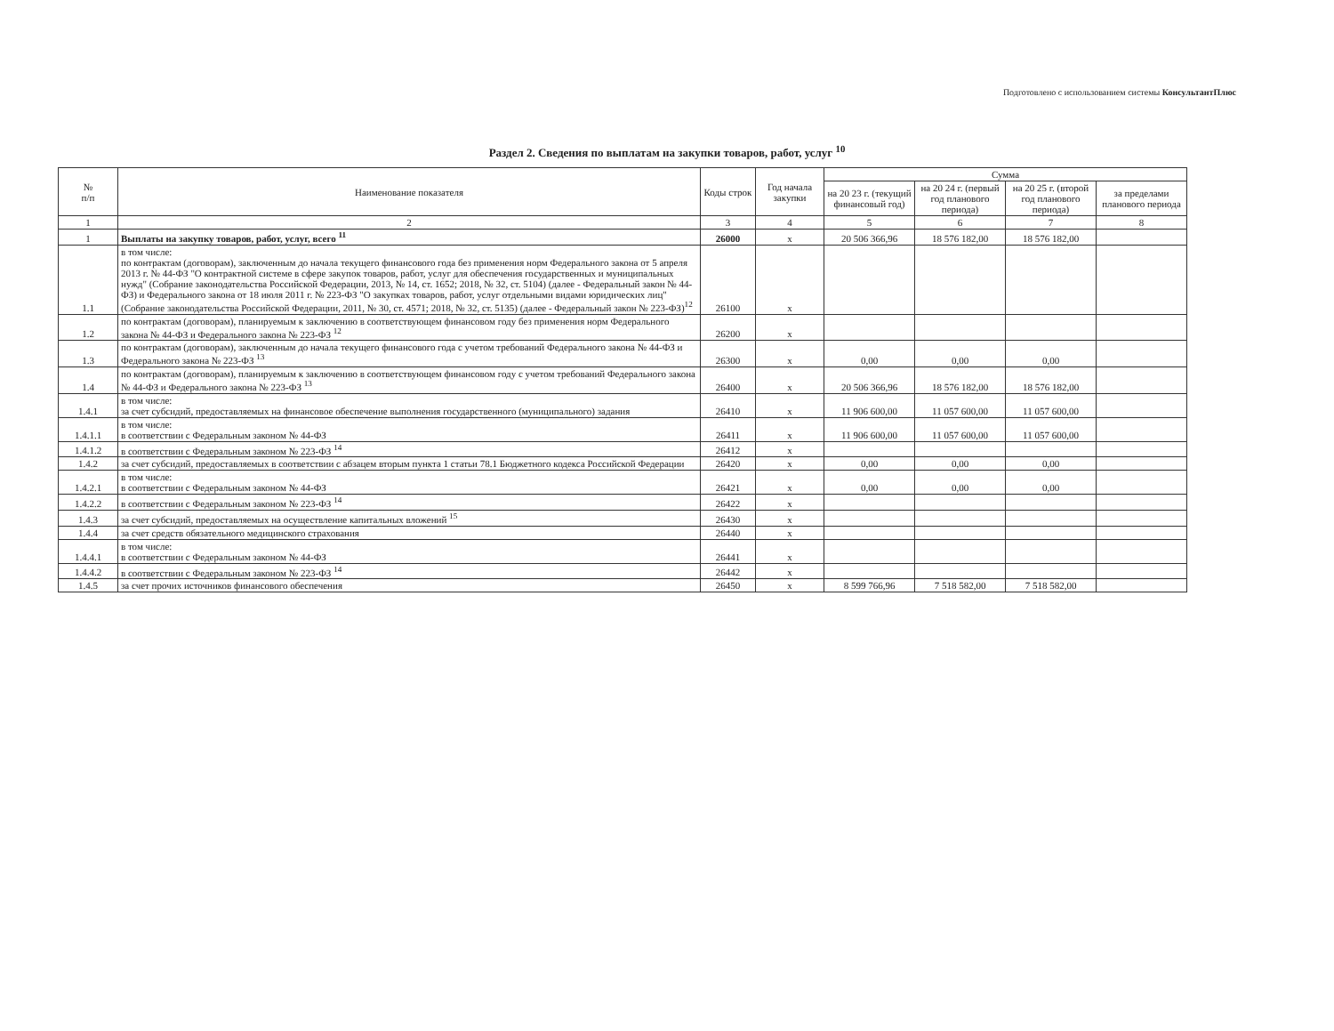Подготовлено с использованием системы КонсультантПлюс
Раздел 2. Сведения по выплатам на закупки товаров, работ, услуг <sup>10</sup>
| № п/п | Наименование показателя | Коды строк | Год начала закупки | Сумма | | | |
| --- | --- | --- | --- | --- | --- | --- | --- |
| | | | | на 20 23 г. (текущий финансовый год) | на 20 24 г. (первый год планового периода) | на 20 25 г. (второй год планового периода) | за пределами планового периода |
| 1 | 2 | 3 | 4 | 5 | 6 | 7 | 8 |
| 1 | Выплаты на закупку товаров, работ, услуг, всего <sup>11</sup> | 26000 | х | 20 506 366,96 | 18 576 182,00 | 18 576 182,00 | |
| 1.1 | в том числе: по контрактам (договорам), заключенным до начала текущего финансового года без применения норм Федерального закона от 5 апреля 2013 г. № 44-ФЗ "О контрактной системе в сфере закупок товаров, работ, услуг для обеспечения государственных и муниципальных нужд" (Собрание законодательства Российской Федерации, 2013, № 14, ст. 1652; 2018, № 32, ст. 5104) (далее - Федеральный закон № 44-ФЗ) и Федерального закона от 18 июля 2011 г. № 223-ФЗ "О закупках товаров, работ, услуг отдельными видами юридических лиц" (Собрание законодательства Российской Федерации, 2011, № 30, ст. 4571; 2018, № 32, ст. 5135) (далее - Федеральный закон № 223-ФЗ)<sup>12</sup> | 26100 | х | | | | |
| 1.2 | по контрактам (договорам), планируемым к заключению в соответствующем финансовом году без применения норм Федерального закона № 44-ФЗ и Федерального закона № 223-ФЗ <sup>12</sup> | 26200 | х | | | | |
| 1.3 | по контрактам (договорам), заключенным до начала текущего финансового года с учетом требований Федерального закона № 44-ФЗ и Федерального закона № 223-ФЗ <sup>13</sup> | 26300 | х | 0,00 | 0,00 | 0,00 | |
| 1.4 | по контрактам (договорам), планируемым к заключению в соответствующем финансовом году с учетом требований Федерального закона № 44-ФЗ и Федерального закона № 223-ФЗ <sup>13</sup> | 26400 | х | 20 506 366,96 | 18 576 182,00 | 18 576 182,00 | |
| 1.4.1 | в том числе: за счет субсидий, предоставляемых на финансовое обеспечение выполнения государственного (муниципального) задания | 26410 | х | 11 906 600,00 | 11 057 600,00 | 11 057 600,00 | |
| 1.4.1.1 | в том числе: в соответствии с Федеральным законом № 44-ФЗ | 26411 | х | 11 906 600,00 | 11 057 600,00 | 11 057 600,00 | |
| 1.4.1.2 | в соответствии с Федеральным законом № 223-ФЗ <sup>14</sup> | 26412 | х | | | | |
| 1.4.2 | за счет субсидий, предоставляемых в соответствии с абзацем вторым пункта 1 статьи 78.1 Бюджетного кодекса Российской Федерации | 26420 | х | 0,00 | 0,00 | 0,00 | |
| 1.4.2.1 | в том числе: в соответствии с Федеральным законом № 44-ФЗ | 26421 | х | 0,00 | 0,00 | 0,00 | |
| 1.4.2.2 | в соответствии с Федеральным законом № 223-ФЗ <sup>14</sup> | 26422 | х | | | | |
| 1.4.3 | за счет субсидий, предоставляемых на осуществление капитальных вложений <sup>15</sup> | 26430 | х | | | | |
| 1.4.4 | за счет средств обязательного медицинского страхования | 26440 | х | | | | |
| 1.4.4.1 | в том числе: в соответствии с Федеральным законом № 44-ФЗ | 26441 | х | | | | |
| 1.4.4.2 | в соответствии с Федеральным законом № 223-ФЗ <sup>14</sup> | 26442 | х | | | | |
| 1.4.5 | за счет прочих источников финансового обеспечения | 26450 | х | 8 599 766,96 | 7 518 582,00 | 7 518 582,00 | |